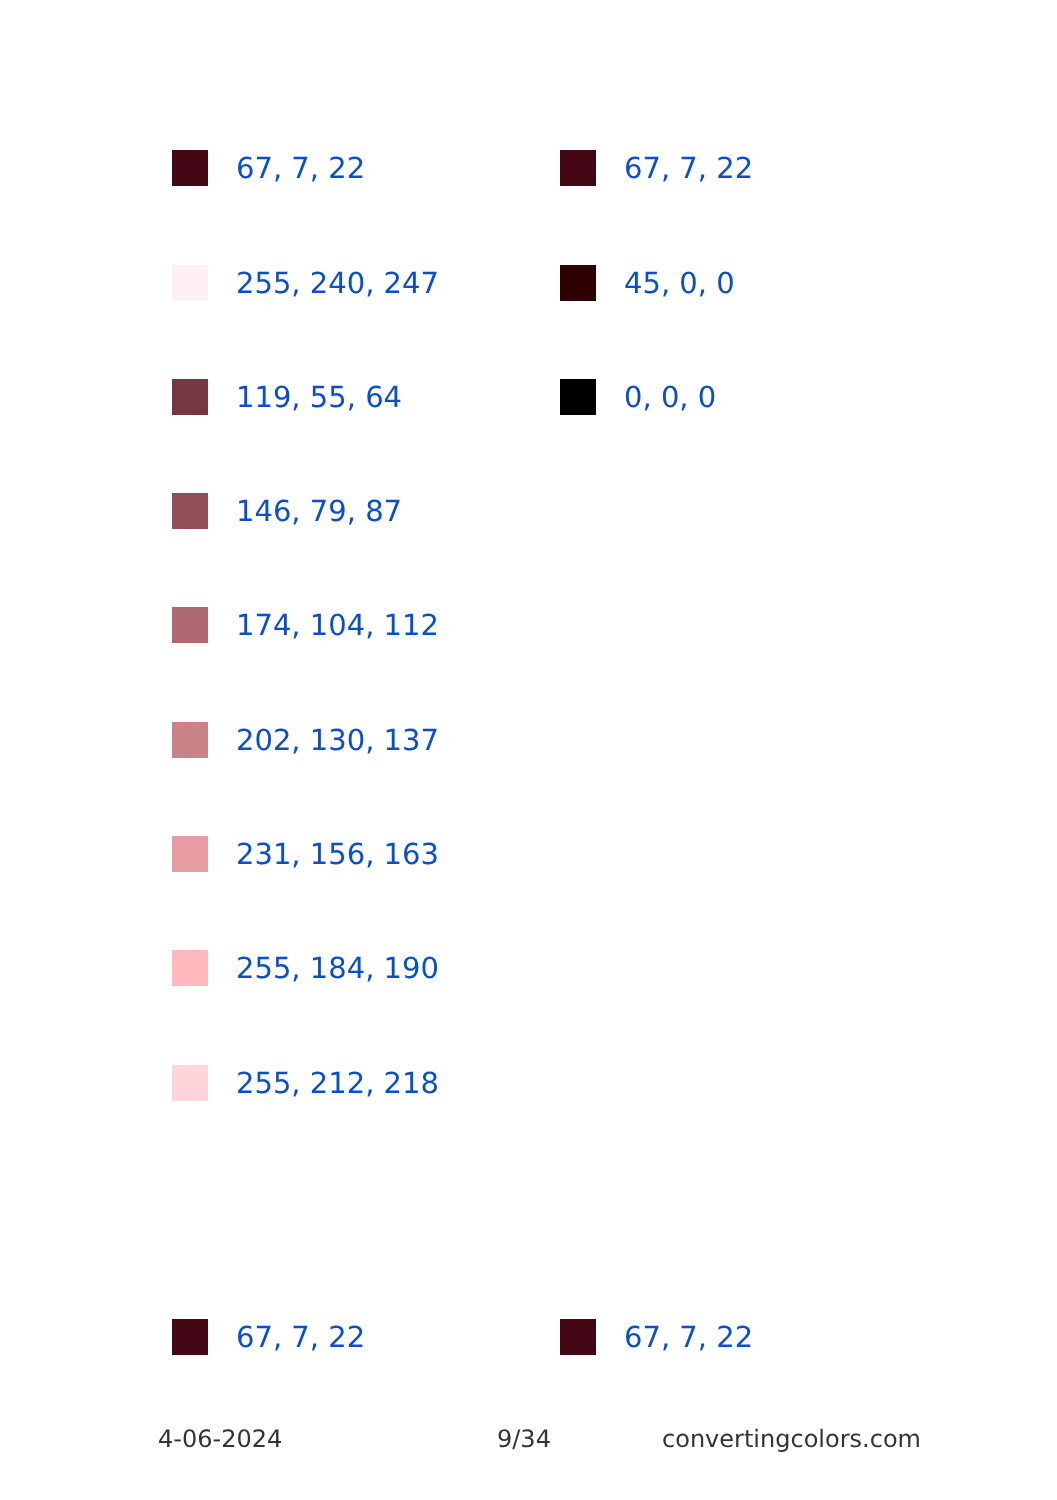67, 7, 22 67, 7, 22
255, 240, 247 45, 0, 0
119, 55, 64 0, 0, 0
146, 79, 87
174, 104, 112
202, 130, 137
231, 156, 163
255, 184, 190
255, 212, 218
67, 7, 22 67, 7, 22
4-06-2024 9/34 convertingcolors.com